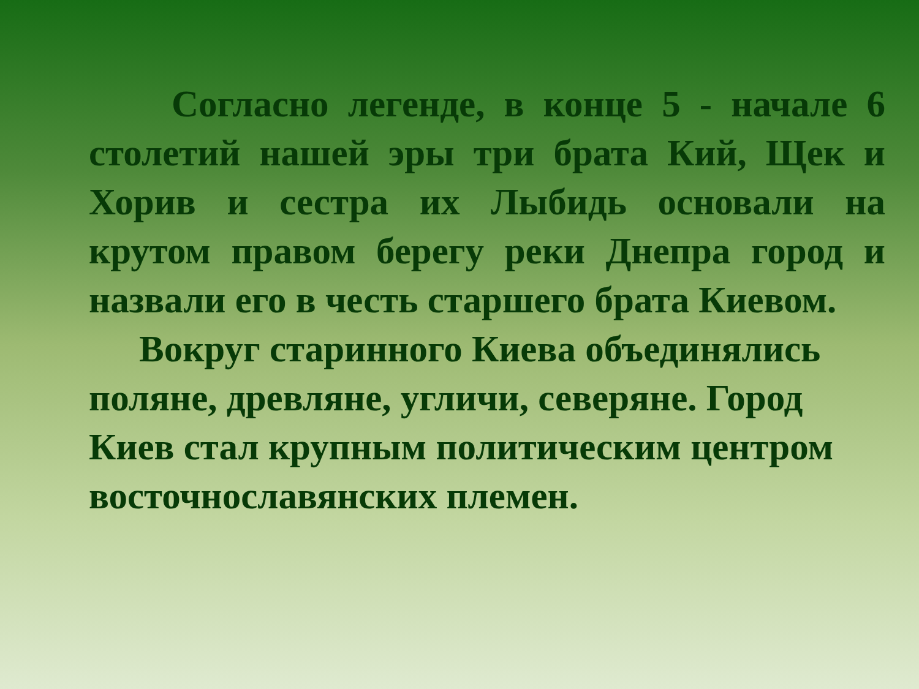Согласно легенде, в конце 5 - начале 6 столетий нашей эры три брата Кий, Щек и Хорив и сестра их Лыбидь основали на крутом правом берегу реки Днепра город и назвали его в честь старшего брата Киевом.
Вокруг старинного Киева объединялись поляне, древляне, угличи, северяне. Город Киев стал крупным политическим центром восточнославянских племен.